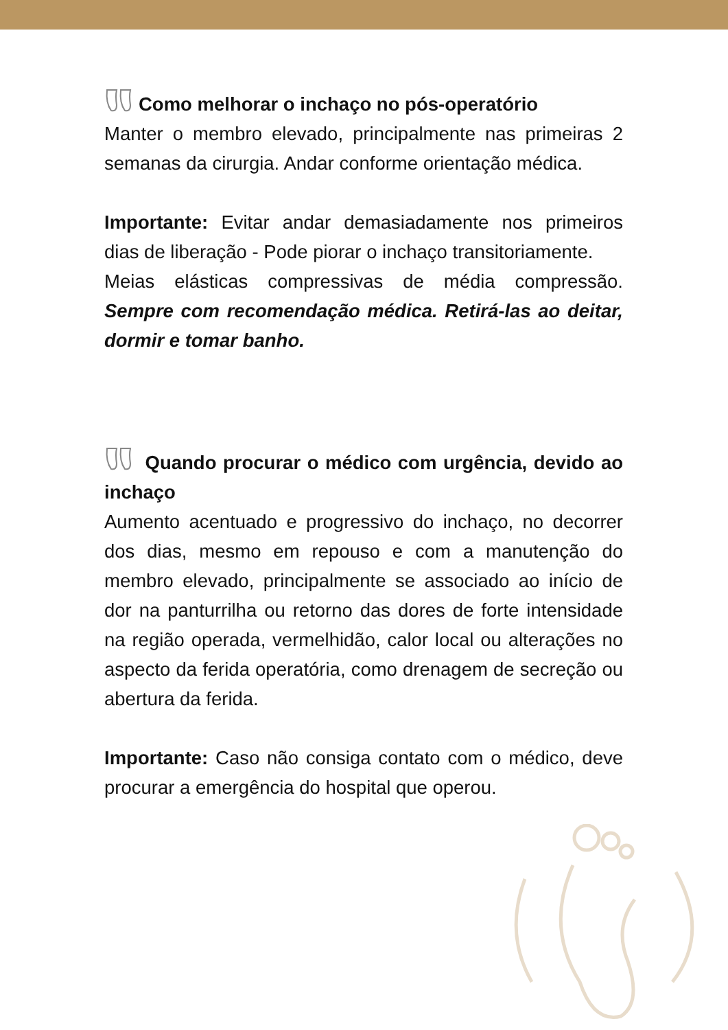Como melhorar o inchaço no pós-operatório
Manter o membro elevado, principalmente nas primeiras 2 semanas da cirurgia. Andar conforme orientação médica.
Importante: Evitar andar demasiadamente nos primeiros dias de liberação - Pode piorar o inchaço transitoriamente.
Meias elásticas compressivas de média compressão. Sempre com recomendação médica. Retirá-las ao deitar, dormir e tomar banho.
Quando procurar o médico com urgência, devido ao inchaço
Aumento acentuado e progressivo do inchaço, no decorrer dos dias, mesmo em repouso e com a manutenção do membro elevado, principalmente se associado ao início de dor na panturrilha ou retorno das dores de forte intensidade na região operada, vermelhidão, calor local ou alterações no aspecto da ferida operatória, como drenagem de secreção ou abertura da ferida.
Importante: Caso não consiga contato com o médico, deve procurar a emergência do hospital que operou.